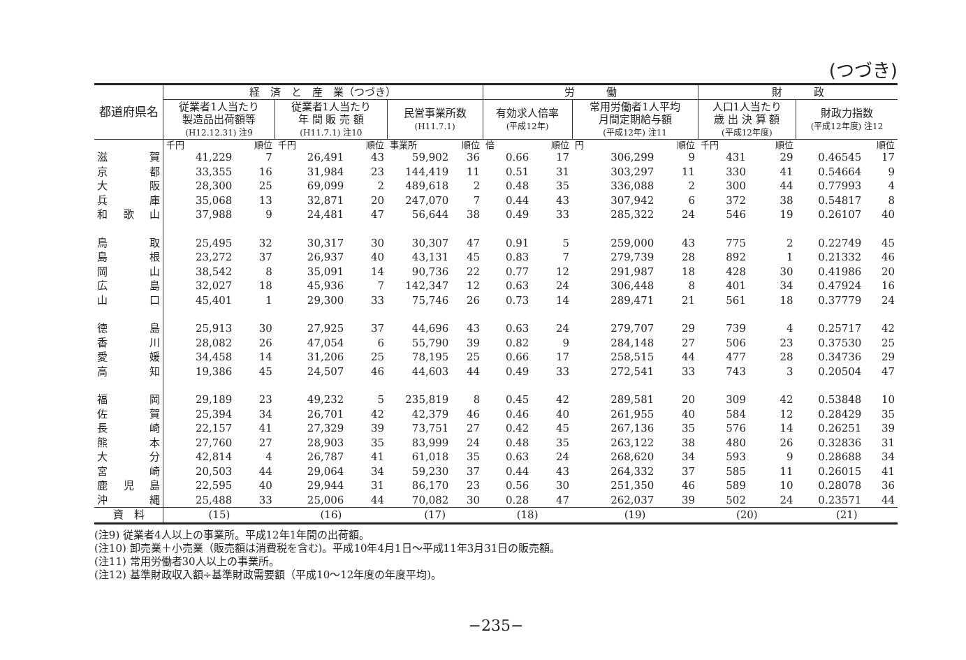(つづき)
| 都道府県名 | 経 済 と 産 業（つづき） | | | | | | 労 働 | | | | 財 政 | | | |
| --- | --- | --- | --- | --- | --- | --- | --- | --- | --- | --- | --- | --- | --- | --- |
| | 従業者1人当たり 製造品出荷額等 (H12.12.31) 注9 | | 従業者1人当たり 年 間 販 売 額 (H11.7.1) 注10 | | 民営事業所数 (H11.7.1) | | 有効求人倍率 (平成12年) | | 常用労働者1人平均 月間定期給与額 (平成12年) 注11 | | 人口1人当たり 歳 出 決 算 額 (平成12年度) | | 財政力指数 (平成12年度) 注12 | |
| | 千円 | 順位 | 千円 | 順位 | 事業所 | 順位 | 倍 | 順位 | 円 | 順位 | 千円 | 順位 | | 順位 |
| 滋賀 | 41,229 | 7 | 26,491 | 43 | 59,902 | 36 | 0.66 | 17 | 306,299 | 9 | 431 | 29 | 0.46545 | 17 |
| 京都 | 33,355 | 16 | 31,984 | 23 | 144,419 | 11 | 0.51 | 31 | 303,297 | 11 | 330 | 41 | 0.54664 | 9 |
| 大阪 | 28,300 | 25 | 69,099 | 2 | 489,618 | 2 | 0.48 | 35 | 336,088 | 2 | 300 | 44 | 0.77993 | 4 |
| 兵庫 | 35,068 | 13 | 32,871 | 20 | 247,070 | 7 | 0.44 | 43 | 307,942 | 6 | 372 | 38 | 0.54817 | 8 |
| 和歌山 | 37,988 | 9 | 24,481 | 47 | 56,644 | 38 | 0.49 | 33 | 285,322 | 24 | 546 | 19 | 0.26107 | 40 |
| 鳥取 | 25,495 | 32 | 30,317 | 30 | 30,307 | 47 | 0.91 | 5 | 259,000 | 43 | 775 | 2 | 0.22749 | 45 |
| 島根 | 23,272 | 37 | 26,937 | 40 | 43,131 | 45 | 0.83 | 7 | 279,739 | 28 | 892 | 1 | 0.21332 | 46 |
| 岡山 | 38,542 | 8 | 35,091 | 14 | 90,736 | 22 | 0.77 | 12 | 291,987 | 18 | 428 | 30 | 0.41986 | 20 |
| 広島 | 32,027 | 18 | 45,936 | 7 | 142,347 | 12 | 0.63 | 24 | 306,448 | 8 | 401 | 34 | 0.47924 | 16 |
| 山口 | 45,401 | 1 | 29,300 | 33 | 75,746 | 26 | 0.73 | 14 | 289,471 | 21 | 561 | 18 | 0.37779 | 24 |
| 徳島 | 25,913 | 30 | 27,925 | 37 | 44,696 | 43 | 0.63 | 24 | 279,707 | 29 | 739 | 4 | 0.25717 | 42 |
| 香川 | 28,082 | 26 | 47,054 | 6 | 55,790 | 39 | 0.82 | 9 | 284,148 | 27 | 506 | 23 | 0.37530 | 25 |
| 愛媛 | 34,458 | 14 | 31,206 | 25 | 78,195 | 25 | 0.66 | 17 | 258,515 | 44 | 477 | 28 | 0.34736 | 29 |
| 高知 | 19,386 | 45 | 24,507 | 46 | 44,603 | 44 | 0.49 | 33 | 272,541 | 33 | 743 | 3 | 0.20504 | 47 |
| 福岡 | 29,189 | 23 | 49,232 | 5 | 235,819 | 8 | 0.45 | 42 | 289,581 | 20 | 309 | 42 | 0.53848 | 10 |
| 佐賀 | 25,394 | 34 | 26,701 | 42 | 42,379 | 46 | 0.46 | 40 | 261,955 | 40 | 584 | 12 | 0.28429 | 35 |
| 長崎 | 22,157 | 41 | 27,329 | 39 | 73,751 | 27 | 0.42 | 45 | 267,136 | 35 | 576 | 14 | 0.26251 | 39 |
| 熊本 | 27,760 | 27 | 28,903 | 35 | 83,999 | 24 | 0.48 | 35 | 263,122 | 38 | 480 | 26 | 0.32836 | 31 |
| 大分 | 42,814 | 4 | 26,787 | 41 | 61,018 | 35 | 0.63 | 24 | 268,620 | 34 | 593 | 9 | 0.28688 | 34 |
| 宮崎 | 20,503 | 44 | 29,064 | 34 | 59,230 | 37 | 0.44 | 43 | 264,332 | 37 | 585 | 11 | 0.26015 | 41 |
| 鹿児島 | 22,595 | 40 | 29,944 | 31 | 86,170 | 23 | 0.56 | 30 | 251,350 | 46 | 589 | 10 | 0.28078 | 36 |
| 沖縄 | 25,488 | 33 | 25,006 | 44 | 70,082 | 30 | 0.28 | 47 | 262,037 | 39 | 502 | 24 | 0.23571 | 44 |
| 資 料 | (15) | | (16) | | (17) | | (18) | | (19) | | (20) | | (21) | |
(注9) 従業者4人以上の事業所。平成12年1年間の出荷額。
(注10) 卸売業＋小売業（販売額は消費税を含む)。平成10年4月1日～平成11年3月31日の販売額。
(注11) 常用労働者30人以上の事業所。
(注12) 基準財政収入額÷基準財政需要額（平成10～12年度の年度平均)。
−235−